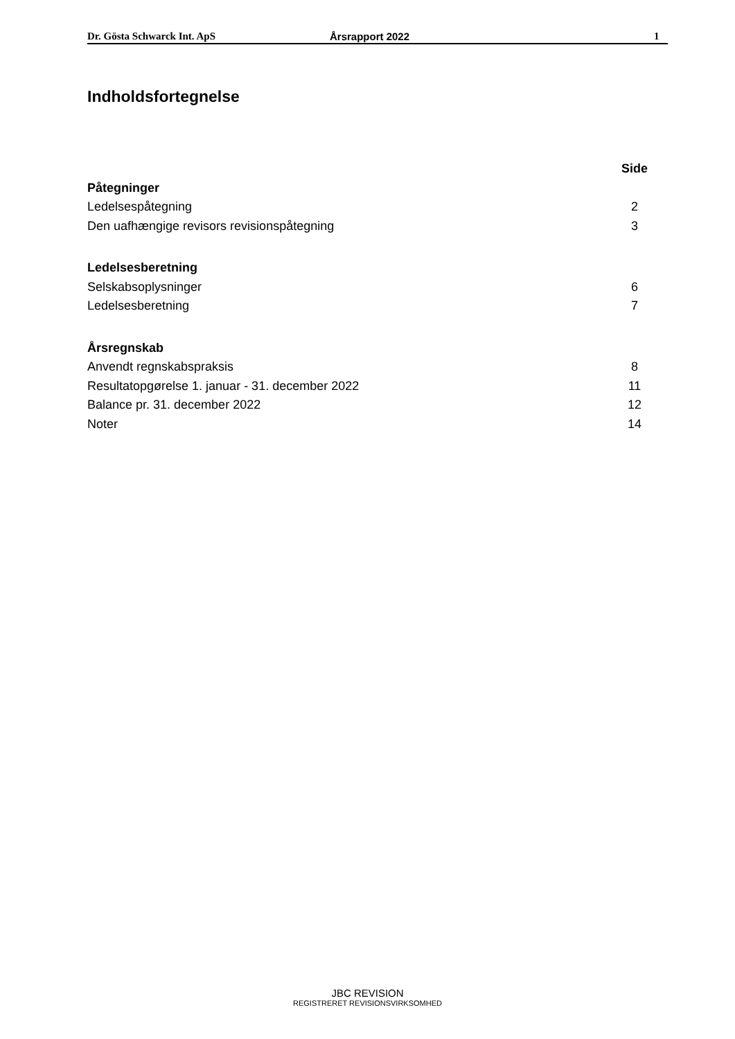Dr. Gösta Schwarck Int. ApS Årsrapport 2022 1
Indholdsfortegnelse
Side
Påtegninger
Ledelsespåtegning 2
Den uafhængige revisors revisionspåtegning 3
Ledelsesberetning
Selskabsoplysninger 6
Ledelsesberetning 7
Årsregnskab
Anvendt regnskabspraksis 8
Resultatopgørelse 1. januar - 31. december 2022 11
Balance pr. 31. december 2022 12
Noter 14
JBC REVISION
REGISTRERET REVISIONSVIRKSOMHED